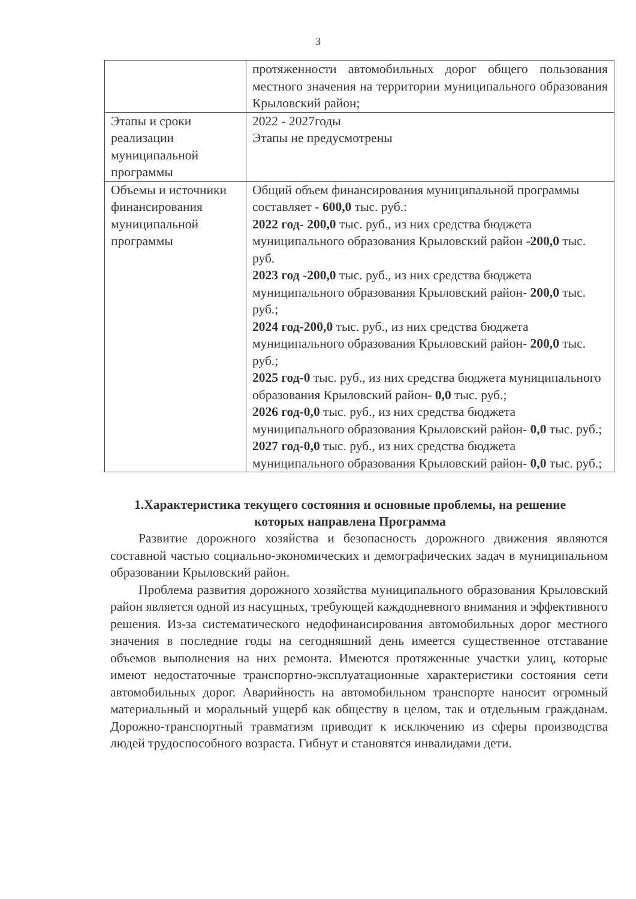3
| | протяженности автомобильных дорог общего пользования местного значения на территории муниципального образования Крыловский район; |
| Этапы и сроки реализации муниципальной программы | 2022 - 2027годы Этапы не предусмотрены |
| Объемы и источники финансирования муниципальной программы | Общий объем финансирования муниципальной программы составляет - 600,0 тыс. руб.: 2022 год- 200,0 тыс. руб., из них средства бюджета муниципального образования Крыловский район - 200,0 тыс. руб. 2023 год -200,0 тыс. руб., из них средства бюджета муниципального образования Крыловский район- 200,0 тыс. руб.; 2024 год-200,0 тыс. руб., из них средства бюджета муниципального образования Крыловский район- 200,0 тыс. руб.; 2025 год-0 тыс. руб., из них средства бюджета муниципального образования Крыловский район- 0,0 тыс. руб.; 2026 год-0,0 тыс. руб., из них средства бюджета муниципального образования Крыловский район- 0,0 тыс. руб.; 2027 год-0,0 тыс. руб., из них средства бюджета муниципального образования Крыловский район- 0,0 тыс. руб.; |
1.Характеристика текущего состояния и основные проблемы, на решение которых направлена Программа
Развитие дорожного хозяйства и безопасность дорожного движения являются составной частью социально-экономических и демографических задач в муниципальном образовании Крыловский район.
Проблема развития дорожного хозяйства муниципального образования Крыловский район является одной из насущных, требующей каждодневного внимания и эффективного решения. Из-за систематического недофинансирования автомобильных дорог местного значения в последние годы на сегодняшний день имеется существенное отставание объемов выполнения на них ремонта. Имеются протяженные участки улиц, которые имеют недостаточные транспортно-эксплуатационные характеристики состояния сети автомобильных дорог. Аварийность на автомобильном транспорте наносит огромный материальный и моральный ущерб как обществу в целом, так и отдельным гражданам. Дорожно-транспортный травматизм приводит к исключению из сферы производства людей трудоспособного возраста. Гибнут и становятся инвалидами дети.